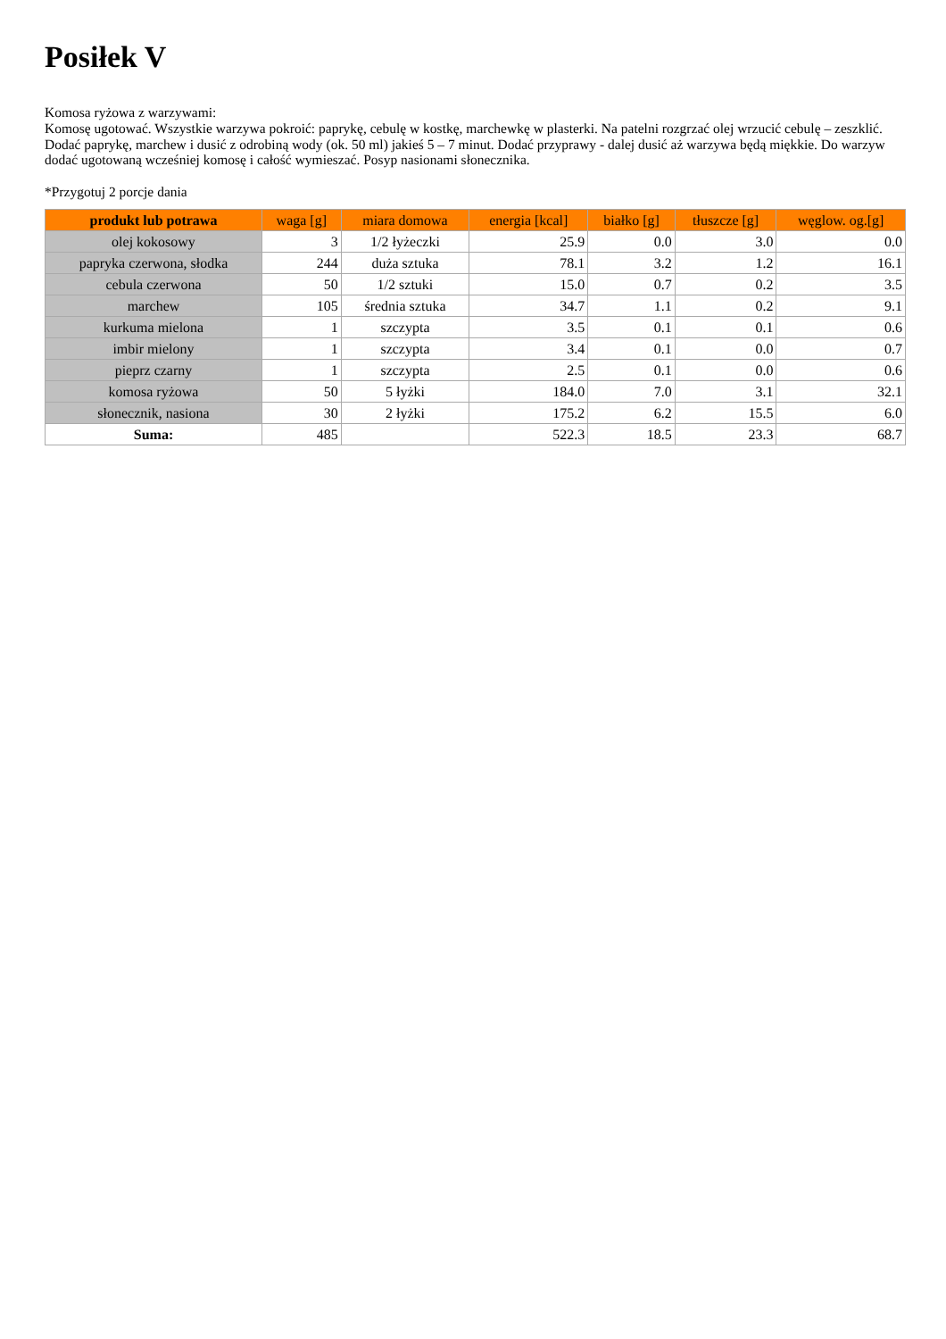Posiłek V
Komosa ryżowa z warzywami:
Komosę ugotować. Wszystkie warzywa pokroić: paprykę, cebulę w kostkę, marchewkę w plasterki. Na patelni rozgrzać olej wrzucić cebulę – zeszklić. Dodać paprykę, marchew i dusić z odrobiną wody (ok. 50 ml) jakieś 5 – 7 minut. Dodać przyprawy - dalej dusić aż warzywa będą miękkie. Do warzyw dodać ugotowaną wcześniej komosę i całość wymieszać. Posyp nasionami słonecznika.
*Przygotuj 2 porcje dania
| produkt lub potrawa | waga [g] | miara domowa | energia [kcal] | białko [g] | tłuszcze [g] | węglow. og.[g] |
| --- | --- | --- | --- | --- | --- | --- |
| olej kokosowy | 3 | 1/2 łyżeczki | 25.9 | 0.0 | 3.0 | 0.0 |
| papryka czerwona, słodka | 244 | duża sztuka | 78.1 | 3.2 | 1.2 | 16.1 |
| cebula czerwona | 50 | 1/2 sztuki | 15.0 | 0.7 | 0.2 | 3.5 |
| marchew | 105 | średnia sztuka | 34.7 | 1.1 | 0.2 | 9.1 |
| kurkuma mielona | 1 | szczypta | 3.5 | 0.1 | 0.1 | 0.6 |
| imbir mielony | 1 | szczypta | 3.4 | 0.1 | 0.0 | 0.7 |
| pieprz czarny | 1 | szczypta | 2.5 | 0.1 | 0.0 | 0.6 |
| komosa ryżowa | 50 | 5 łyżki | 184.0 | 7.0 | 3.1 | 32.1 |
| słonecznik, nasiona | 30 | 2 łyżki | 175.2 | 6.2 | 15.5 | 6.0 |
| Suma: | 485 | | 522.3 | 18.5 | 23.3 | 68.7 |